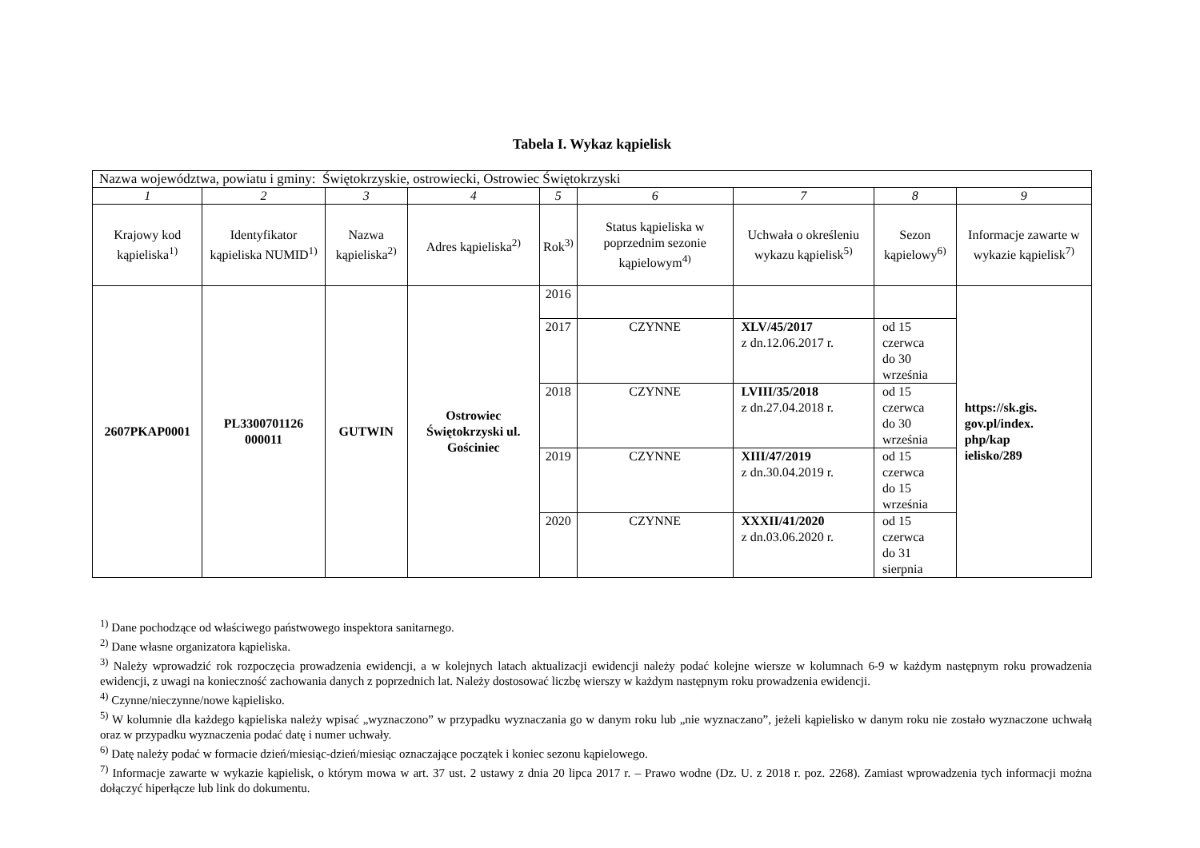Tabela I. Wykaz kąpielisk
| Nazwa województwa, powiatu i gminy: Świętokrzyskie, ostrowiecki, Ostrowiec Świętokrzyski | | | | | | | | |
| 1 | 2 | 3 | 4 | 5 | 6 | 7 | 8 | 9 |
| Krajowy kod kąpieliska<sup>1)</sup> | Identyfikator kąpieliska NUMID<sup>1)</sup> | Nazwa kąpieliska<sup>2)</sup> | Adres kąpieliska<sup>2)</sup> | Rok<sup>3)</sup> | Status kąpieliska w poprzednim sezonie kąpielowym<sup>4)</sup> | Uchwała o określeniu wykazu kąpielisk<sup>5)</sup> | Sezon kąpielowy<sup>6)</sup> | Informacje zawarte w wykazie kąpielisk<sup>7)</sup> |
| 2607PKAP0001 | PL3300701126 000011 | GUTWIN | Ostrowiec Świętokrzyski ul. Gościniec | 2016 | | | | https://sk.gis. gov.pl/index. php/kap ielisko/289 |
| | | | | 2017 | CZYNNE | XLV/45/2017 z dn.12.06.2017 r. | od 15 czerwca do 30 września | |
| | | | | 2018 | CZYNNE | LVIII/35/2018 z dn.27.04.2018 r. | od 15 czerwca do 30 września | |
| | | | | 2019 | CZYNNE | XIII/47/2019 z dn.30.04.2019 r. | od 15 czerwca do 15 września | |
| | | | | 2020 | CZYNNE | XXXII/41/2020 z dn.03.06.2020 r. | od 15 czerwca do 31 sierpnia | |
<sup>1)</sup> Dane pochodzące od właściwego państwowego inspektora sanitarnego.
<sup>2)</sup> Dane własne organizatora kąpieliska.
<sup>3)</sup> Należy wprowadzić rok rozpoczęcia prowadzenia ewidencji, a w kolejnych latach aktualizacji ewidencji należy podać kolejne wiersze w kolumnach 6-9 w każdym następnym roku prowadzenia ewidencji, z uwagi na konieczność zachowania danych z poprzednich lat. Należy dostosować liczbę wierszy w każdym następnym roku prowadzenia ewidencji.
<sup>4)</sup> Czynne/nieczynne/nowe kąpielisko.
<sup>5)</sup> W kolumnie dla każdego kąpieliska należy wpisać „wyznaczono” w przypadku wyznaczania go w danym roku lub „nie wyznaczano”, jeżeli kąpielisko w danym roku nie zostało wyznaczone uchwałą oraz w przypadku wyznaczenia podać datę i numer uchwały.
<sup>6)</sup> Datę należy podać w formacie dzień/miesiąc-dzień/miesiąc oznaczające początek i koniec sezonu kąpielowego.
<sup>7)</sup> Informacje zawarte w wykazie kąpielisk, o którym mowa w art. 37 ust. 2 ustawy z dnia 20 lipca 2017 r. – Prawo wodne (Dz. U. z 2018 r. poz. 2268). Zamiast wprowadzenia tych informacji można dołączyć hiperłącze lub link do dokumentu.